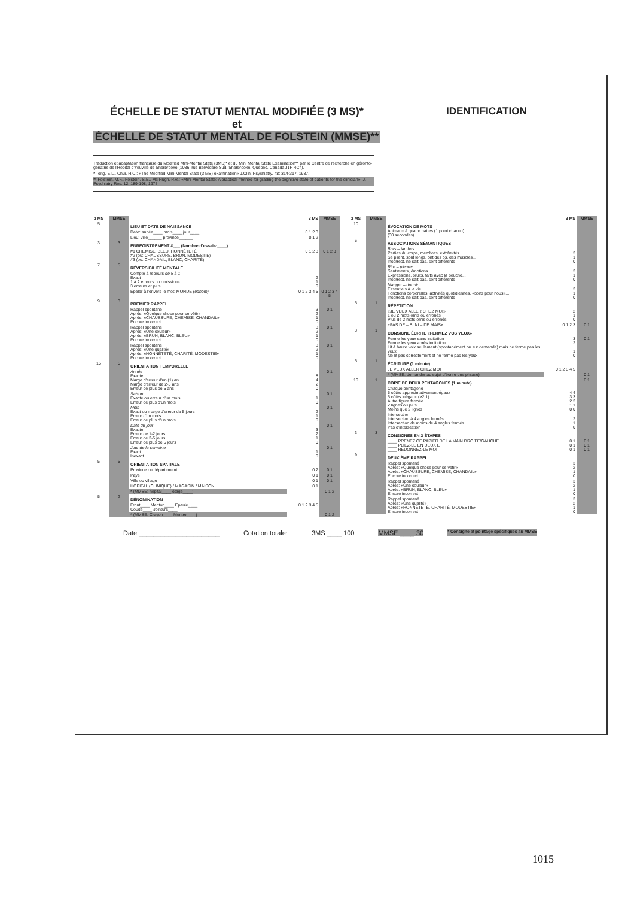ÉCHELLE DE STATUT MENTAL MODIFIÉE (3 MS)*
et
ÉCHELLE DE STATUT MENTAL DE FOLSTEIN (MMSE)**
IDENTIFICATION
Traduction et adaptation française du Modified Mini-Mental State (3MS)* et du Mini Mental State Examination** par le Centre de recherche en géronto-gériatrie de l'Hôpital d'Youville de Sherbrooke (1036, rue Belvédère Sud, Sherbrooke, Québec, Canada J1H 4C4).
* Teng, E.L., Chui, H.C.: «The Modified Mini-Mental State (3 MS) examination» J.Clin. Psychiatry, 48: 314-317, 1987.
** Folstein, M.F., Folstein, S.E., Mc Hugh, P.R.: «Mini Mental State: A practical method for grading the cognitive state of patients for the clinician». J. Psychiatry Res. 12: 189-198, 1975.
| 3 MS | MMSE | | 3 MS | MMSE |
| --- | --- | --- | --- | --- |
| 5 | | LIEU ET DATE DE NAISSANCE | | |
| | | Date: année____ mois____ jour____ | 0 1 2 3 | |
| | | Lieu: ville______ province______ | 0 1 2 | |
| 3 | 3 | ENREGISTREMENT #___ (Nombre d'essais:____) | | |
| | | #1 CHEMISE, BLEU, HONNÊTETÉ #2 (ou: CHAUSSURE, BRUN, MODESTIE) #3 (ou: CHANDAIL, BLANC, CHARITÉ) | 0 1 2 3 | 0 1 2 3 |
| 7 | 5 | RÉVERSIBILITÉ MENTALE | | |
| | | Compte à rebours de 5 à 1 Exact 1 à 2 erreurs ou omissions 3 erreurs et plus | 2 1 0 | |
| | | Épeler à l'envers le mot: MONDE (ednom) | 0 1 2 3 4 5 | 0 1 2 3 4 5 |
| 9 | 3 | PREMIER RAPPEL | | |
| | | Rappel spontané Après: «Quelque chose pour se vêtir» Après: «CHAUSSURE, CHEMISE, CHANDAIL» Encore incorrect | 3 2 1 0 | 0 1 |
| | | Rappel spontané Après: «Une couleur» Après: «BRUN, BLANC, BLEU» Encore incorrect | 3 2 1 0 | 0 1 |
| | | Rappel spontané Après: «Une qualité» Après: «HONNÊTETÉ, CHARITÉ, MODESTIE» Encore incorrect | 3 2 1 0 | 0 1 |
| 15 | 5 | ORIENTATION TEMPORELLE | | |
| | | Année Exacte Marge d'erreur d'un (1) an Marge d'erreur de 2-5 ans Erreur de plus de 5 ans | 8 4 2 0 | 0 1 |
| | | Saison Exacte ou erreur d'un mois Erreur de plus d'un mois | 1 0 | 0 1 |
| | | Mois Exact ou marge d'erreur de 5 jours Erreur d'un mois Erreur de plus d'un mois | 2 1 0 | 0 1 |
| | | Date du jour Exacte Erreur de 1-2 jours Erreur de 3-5 jours Erreur de plus de 5 jours | 3 2 1 0 | 0 1 |
| | | Jour de la semaine Exact Inexact | 1 0 | 0 1 |
| 5 | 5 | ORIENTATION SPATIALE | | |
| | | Province ou département | 0 2 | 0 1 |
| | | Pays | 0 1 | 0 1 |
| | | Ville ou village | 0 1 | 0 1 |
| | | HÔPITAL (CLINIQUE) / MAGASIN / MAISON | 0 1 | |
| | | * (MMSE: hôpital____ étage____) | | 0 1 2 |
| 5 | 2 | DÉNOMINATION | | |
| | | Front____ Menton____ Épaule____ Coude____ Jointure____ | 0 1 2 3 4 5 | |
| | | * (MMSE: Crayon____ Montre____) | | 0 1 2 |
| 3 MS | MMSE | | 3 MS | MMSE |
| --- | --- | --- | --- | --- |
| 10 | | ÉVOCATION DE MOTS Animaux à quatre pattes (1 point chacun) (30 secondes) | | |
| 6 | | ASSOCIATIONS SÉMANTIQUES | | |
| | | Bras – jambes Parties du corps, membres, extrémités Se plient, sont longs, ont des os, des muscles... Incorrect, ne sait pas, sont différents | 2 1 0 | |
| | | Rire – pleurer Sentiments, émotions Expressions, bruits, faits avec la bouche... Incorrect, ne sait pas, sont différents | 2 1 0 | |
| | | Manger – dormir Essentiels à la vie Fonctions corporelles, activités quotidiennes, «bons pour nous»... Incorrect, ne sait pas, sont différents | 2 1 0 | |
| 5 | 1 | RÉPÉTITION | | |
| | | «JE VEUX ALLER CHEZ MOI» 1 ou 2 mots omis ou erronés Plus de 2 mots omis ou erronés | 2 1 0 | |
| | | «PAS DE – SI NI – DE MAIS» | 0 1 2 3 | 0 1 |
| 3 | 1 | CONSIGNE ÉCRITE «FERMEZ VOS YEUX» | | |
| | | Ferme les yeux sans incitation Ferme les yeux après incitation Lit à haute voix seulement (spontanément ou sur demande) mais ne ferme pas les yeux Ne lit pas correctement et ne ferme pas les yeux | 3 2 1 0 | 0 1 |
| 5 | 1 | ÉCRITURE (1 minute) | | |
| | | JE VEUX ALLER CHEZ MOI | 0 1 2 3 4 5 | |
| | | * (MMSE: demander au sujet d'écrire une phrase) | | 0 1 |
| 10 | 1 | COPIE DE DEUX PENTAGONES (1 minute) | | 0 1 |
| | | Chaque pentagone 5 côtés approximativement égaux 5 côtés inégaux (>2:1) Autre figure fermée 2 lignes ou plus Moins que 2 lignes | 4 4 3 3 2 2 1 1 0 0 | |
| | | Intersection Intersection à 4 angles fermés Intersection de moins de 4 angles fermés Pas d'intersection | 2 1 0 | |
| 3 | 3 | CONSIGNES EN 3 ÉTAPES | | |
| | | ____ PRENEZ CE PAPIER DE LA MAIN DROITE/GAUCHE ____ PLIEZ-LE EN DEUX ET ____ REDONNEZ-LE MOI | 0 1 0 1 0 1 | 0 1 0 1 0 1 |
| 9 | | DEUXIÈME RAPPEL | | |
| | | Rappel spontané Après: «Quelque chose pour se vêtir» Après: «CHAUSSURE, CHEMISE, CHANDAIL» Encore incorrect | 3 2 1 0 | |
| | | Rappel spontané Après: «Une couleur» Après: «BRUN, BLANC, BLEU» Encore incorrect | 3 2 1 0 | |
| | | Rappel spontané Après: «Une qualité» Après: «HONNÊTETÉ, CHARITÉ, MODESTIE» Encore incorrect | 3 2 1 0 | |
Date ______________________ Cotation totale: 3MS ____ 100 MMSE ____ 30 * Consigne et pointage spécifiques au MMSE
1015